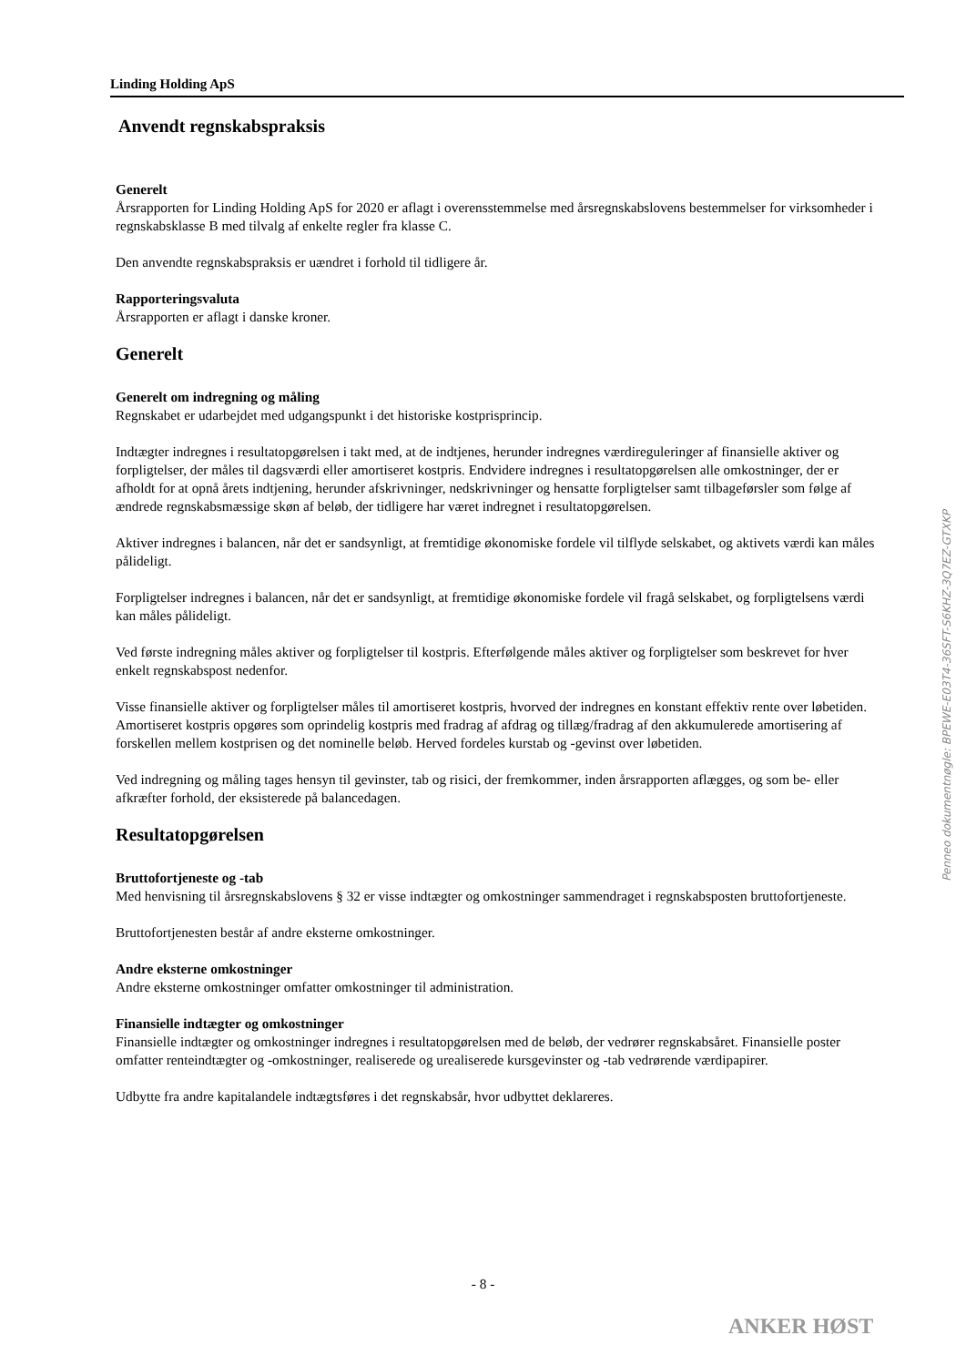Linding Holding ApS
Anvendt regnskabspraksis
Generelt
Årsrapporten for Linding Holding ApS for 2020 er aflagt i overensstemmelse med årsregnskabslovens bestemmelser for virksomheder i regnskabsklasse B med tilvalg af enkelte regler fra klasse C.
Den anvendte regnskabspraksis er uændret i forhold til tidligere år.
Rapporteringsvaluta
Årsrapporten er aflagt i danske kroner.
Generelt
Generelt om indregning og måling
Regnskabet er udarbejdet med udgangspunkt i det historiske kostprisprincip.
Indtægter indregnes i resultatopgørelsen i takt med, at de indtjenes, herunder indregnes værdireguleringer af finansielle aktiver og forpligtelser, der måles til dagsværdi eller amortiseret kostpris. Endvidere indregnes i resultatopgørelsen alle omkostninger, der er afholdt for at opnå årets indtjening, herunder afskrivninger, nedskrivninger og hensatte forpligtelser samt tilbageførsler som følge af ændrede regnskabsmæssige skøn af beløb, der tidligere har været indregnet i resultatopgørelsen.
Aktiver indregnes i balancen, når det er sandsynligt, at fremtidige økonomiske fordele vil tilflyde selskabet, og aktivets værdi kan måles pålideligt.
Forpligtelser indregnes i balancen, når det er sandsynligt, at fremtidige økonomiske fordele vil fragå selskabet, og forpligtelsens værdi kan måles pålideligt.
Ved første indregning måles aktiver og forpligtelser til kostpris. Efterfølgende måles aktiver og forpligtelser som beskrevet for hver enkelt regnskabspost nedenfor.
Visse finansielle aktiver og forpligtelser måles til amortiseret kostpris, hvorved der indregnes en konstant effektiv rente over løbetiden. Amortiseret kostpris opgøres som oprindelig kostpris med fradrag af afdrag og tillæg/fradrag af den akkumulerede amortisering af forskellen mellem kostprisen og det nominelle beløb. Herved fordeles kurstab og -gevinst over løbetiden.
Ved indregning og måling tages hensyn til gevinster, tab og risici, der fremkommer, inden årsrapporten aflægges, og som be- eller afkræfter forhold, der eksisterede på balancedagen.
Resultatopgørelsen
Bruttofortjeneste og -tab
Med henvisning til årsregnskabslovens § 32 er visse indtægter og omkostninger sammendraget i regnskabsposten bruttofortjeneste.
Bruttofortjenesten består af andre eksterne omkostninger.
Andre eksterne omkostninger
Andre eksterne omkostninger omfatter omkostninger til administration.
Finansielle indtægter og omkostninger
Finansielle indtægter og omkostninger indregnes i resultatopgørelsen med de beløb, der vedrører regnskabsåret. Finansielle poster omfatter renteindtægter og -omkostninger, realiserede og urealiserede kursgevinster og -tab vedrørende værdipapirer.
Udbytte fra andre kapitalandele indtægtsføres i det regnskabsår, hvor udbyttet deklareres.
Penneo dokumentnøgle: BPEWE-E03T4-36SFT-S6KHZ-3Q7EZ-GTXKP
- 8 -
ANKER HØST